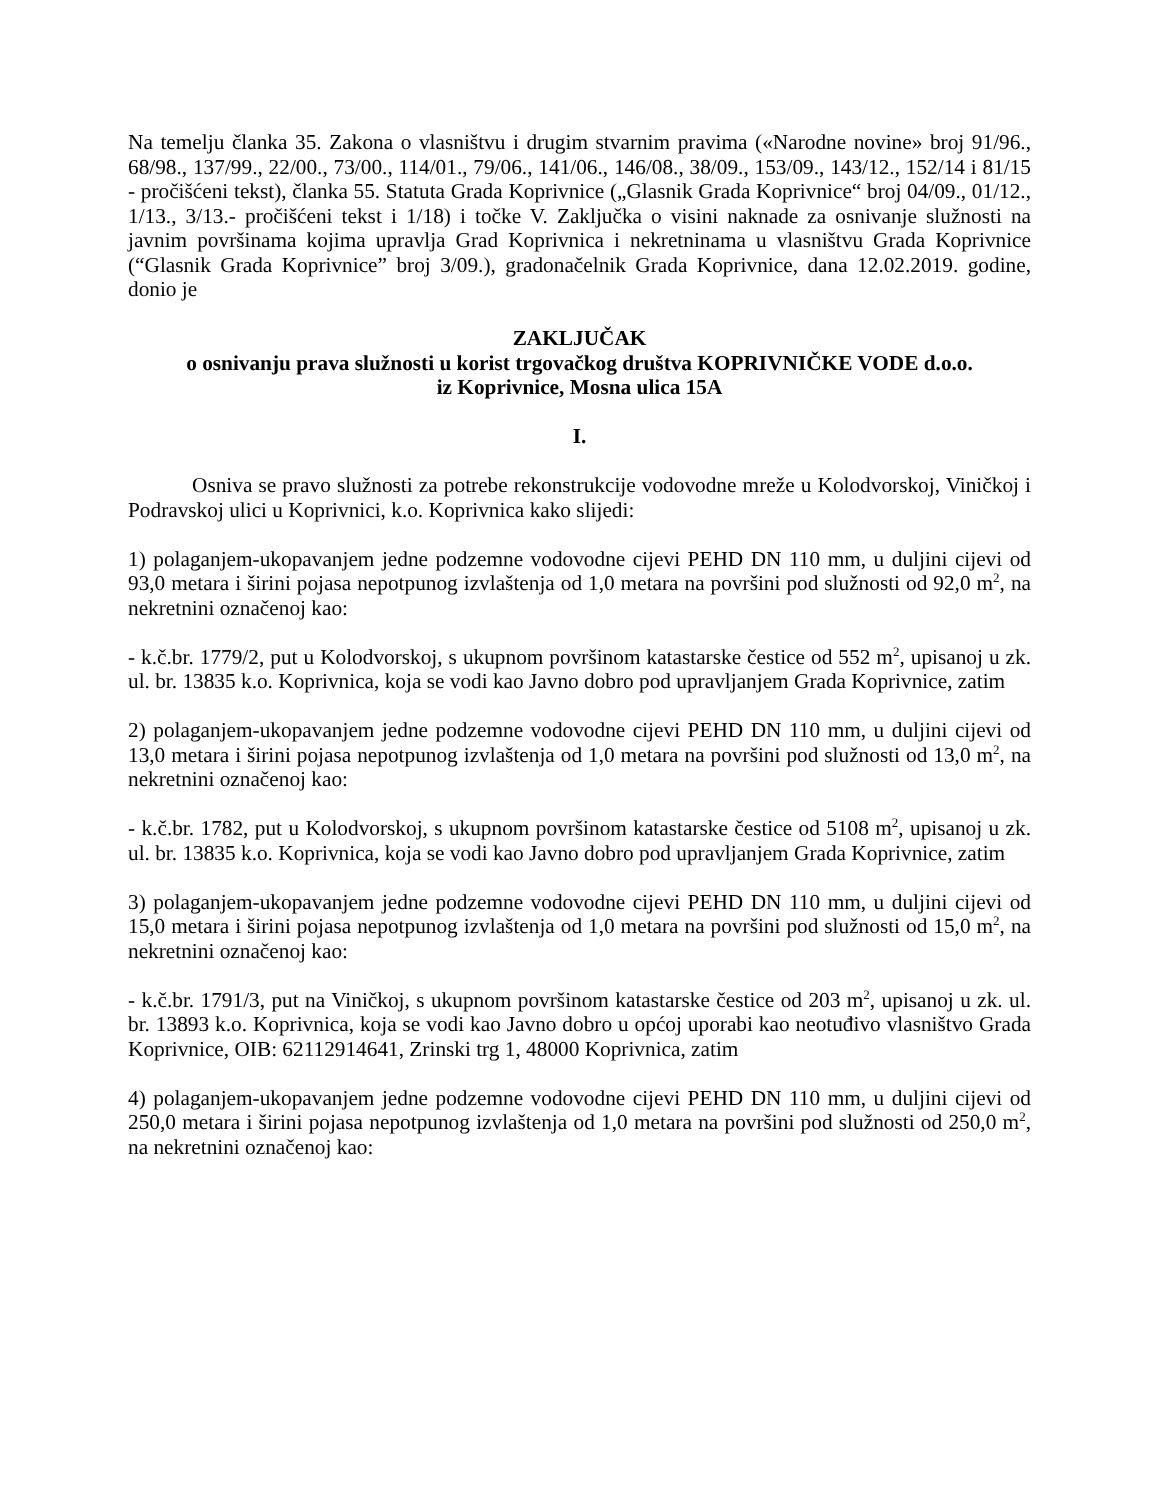Na temelju članka 35. Zakona o vlasništvu i drugim stvarnim pravima («Narodne novine» broj 91/96., 68/98., 137/99., 22/00., 73/00., 114/01., 79/06., 141/06., 146/08., 38/09., 153/09., 143/12., 152/14 i 81/15 - pročišćeni tekst), članka 55. Statuta Grada Koprivnice („Glasnik Grada Koprivnice“ broj 04/09., 01/12., 1/13., 3/13.- pročišćeni tekst i 1/18) i točke V. Zaključka o visini naknade za osnivanje služnosti na javnim površinama kojima upravlja Grad Koprivnica i nekretninama u vlasništvu Grada Koprivnice (“Glasnik Grada Koprivnice” broj 3/09.), gradonačelnik Grada Koprivnice, dana 12.02.2019. godine, donio je
ZAKLJUČAK
o osnivanju prava služnosti u korist trgovačkog društva KOPRIVNIČKE VODE d.o.o.
iz Koprivnice, Mosna ulica 15A
I.
Osniva se pravo služnosti za potrebe rekonstrukcije vodovodne mreže u Kolodvorskoj, Viničkoj i Podravskoj ulici u Koprivnici, k.o. Koprivnica kako slijedi:
1) polaganjem-ukopavanjem jedne podzemne vodovodne cijevi PEHD DN 110 mm, u duljini cijevi od 93,0 metara i širini pojasa nepotpunog izvlaštenja od 1,0 metara na površini pod služnosti od 92,0 m<sup>2</sup>, na nekretnini označenoj kao:
- k.č.br. 1779/2, put u Kolodvorskoj, s ukupnom površinom katastarske čestice od 552 m<sup>2</sup>, upisanoj u zk. ul. br. 13835 k.o. Koprivnica, koja se vodi kao Javno dobro pod upravljanjem Grada Koprivnice, zatim
2) polaganjem-ukopavanjem jedne podzemne vodovodne cijevi PEHD DN 110 mm, u duljini cijevi od 13,0 metara i širini pojasa nepotpunog izvlaštenja od 1,0 metara na površini pod služnosti od 13,0 m<sup>2</sup>, na nekretnini označenoj kao:
- k.č.br. 1782, put u Kolodvorskoj, s ukupnom površinom katastarske čestice od 5108 m<sup>2</sup>, upisanoj u zk. ul. br. 13835 k.o. Koprivnica, koja se vodi kao Javno dobro pod upravljanjem Grada Koprivnice, zatim
3) polaganjem-ukopavanjem jedne podzemne vodovodne cijevi PEHD DN 110 mm, u duljini cijevi od 15,0 metara i širini pojasa nepotpunog izvlaštenja od 1,0 metara na površini pod služnosti od 15,0 m<sup>2</sup>, na nekretnini označenoj kao:
- k.č.br. 1791/3, put na Viničkoj, s ukupnom površinom katastarske čestice od 203 m<sup>2</sup>, upisanoj u zk. ul. br. 13893 k.o. Koprivnica, koja se vodi kao Javno dobro u općoj uporabi kao neotuđivo vlasništvo Grada Koprivnice, OIB: 62112914641, Zrinski trg 1, 48000 Koprivnica, zatim
4) polaganjem-ukopavanjem jedne podzemne vodovodne cijevi PEHD DN 110 mm, u duljini cijevi od 250,0 metara i širini pojasa nepotpunog izvlaštenja od 1,0 metara na površini pod služnosti od 250,0 m<sup>2</sup>, na nekretnini označenoj kao: